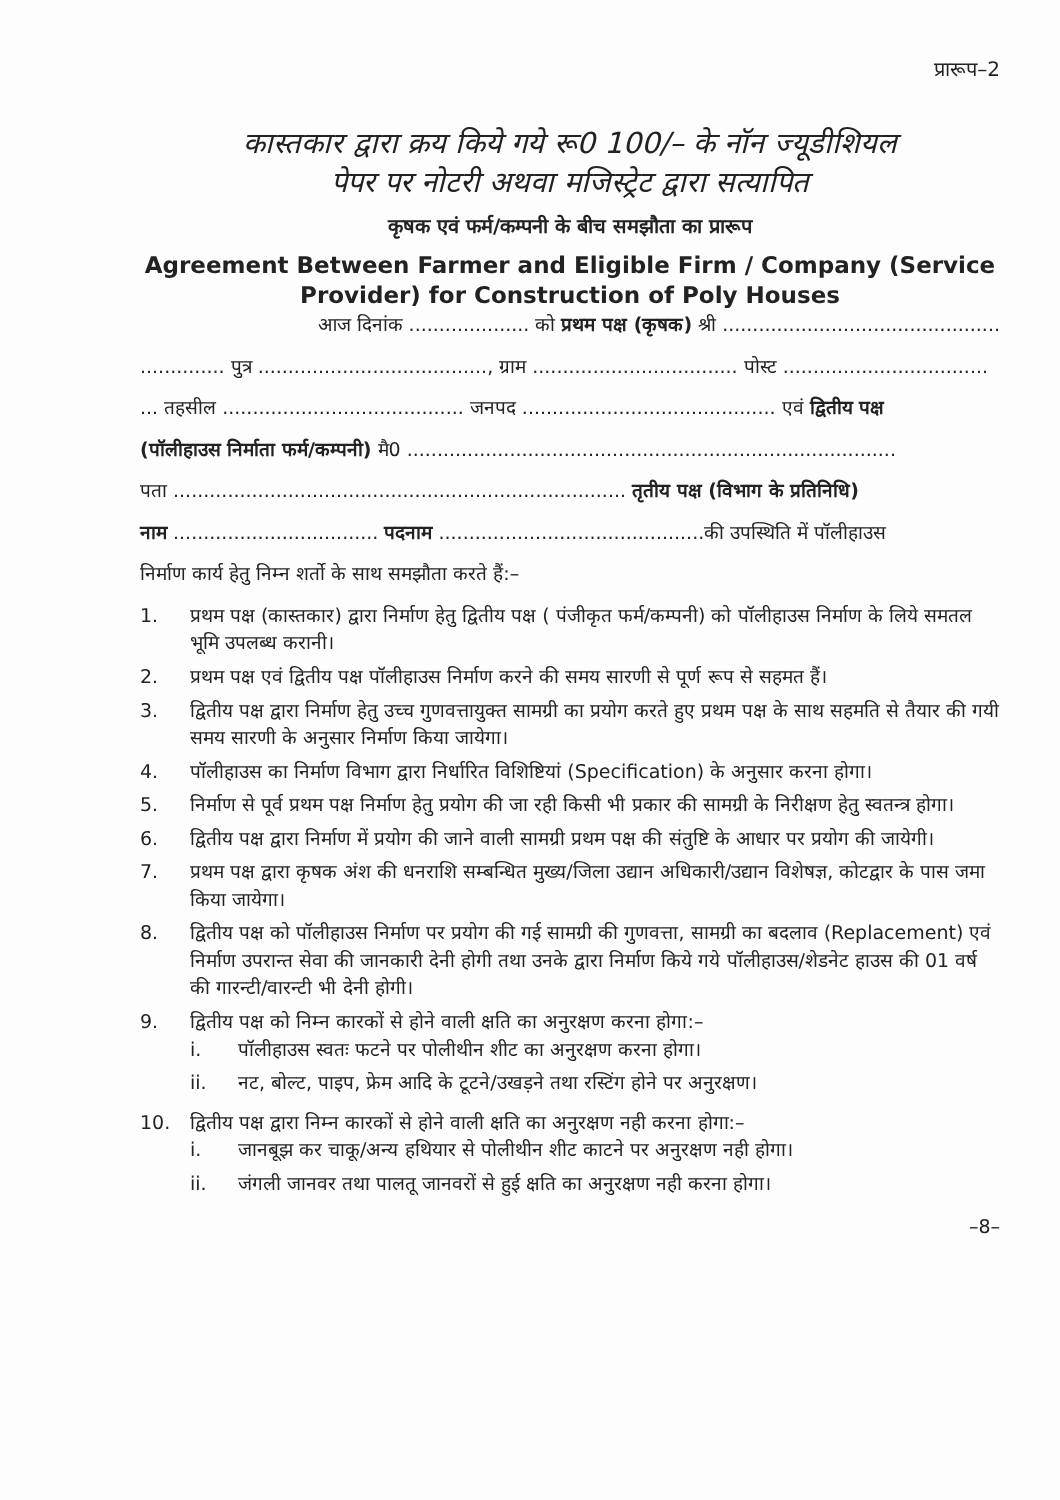प्रारूप–2
कास्तकार द्वारा क्रय किये गये रू0 100/– के नॉन ज्यूडीशियल
पेपर पर नोटरी अथवा मजिस्ट्रेट द्वारा सत्यापित
कृषक एवं फर्म/कम्पनी के बीच समझौता का प्रारूप
Agreement Between Farmer and Eligible Firm / Company (Service Provider) for Construction of Poly Houses
आज दिनांक .................... को प्रथम पक्ष (कृषक) श्री ..............................................
.............. पुत्र ......................................, ग्राम .................................. पोस्ट ..................................
... तहसील ........................................ जनपद .......................................... एवं द्वितीय पक्ष
(पॉलीहाउस निर्माता फर्म/कम्पनी) मै0 .................................................................................
पता ........................................................................... तृतीय पक्ष (विभाग के प्रतिनिधि)
नाम .................................. पदनाम ............................................की उपस्थिति में पॉलीहाउस
निर्माण कार्य हेतु निम्न शर्तो के साथ समझौता करते हैं:–
1. प्रथम पक्ष (कास्तकार) द्वारा निर्माण हेतु द्वितीय पक्ष ( पंजीकृत फर्म/कम्पनी) को पॉलीहाउस निर्माण के लिये समतल भूमि उपलब्ध करानी।
2. प्रथम पक्ष एवं द्वितीय पक्ष पॉलीहाउस निर्माण करने की समय सारणी से पूर्ण रूप से सहमत हैं।
3. द्वितीय पक्ष द्वारा निर्माण हेतु उच्च गुणवत्तायुक्त सामग्री का प्रयोग करते हुए प्रथम पक्ष के साथ सहमति से तैयार की गयी समय सारणी के अनुसार निर्माण किया जायेगा।
4. पॉलीहाउस का निर्माण विभाग द्वारा निर्धारित विशिष्टियां (Specification) के अनुसार करना होगा।
5. निर्माण से पूर्व प्रथम पक्ष निर्माण हेतु प्रयोग की जा रही किसी भी प्रकार की सामग्री के निरीक्षण हेतु स्वतन्त्र होगा।
6. द्वितीय पक्ष द्वारा निर्माण में प्रयोग की जाने वाली सामग्री प्रथम पक्ष की संतुष्टि के आधार पर प्रयोग की जायेगी।
7. प्रथम पक्ष द्वारा कृषक अंश की धनराशि सम्बन्धित मुख्य/जिला उद्यान अधिकारी/उद्यान विशेषज्ञ, कोटद्वार के पास जमा किया जायेगा।
8. द्वितीय पक्ष को पॉलीहाउस निर्माण पर प्रयोग की गई सामग्री की गुणवत्ता, सामग्री का बदलाव (Replacement) एवं निर्माण उपरान्त सेवा की जानकारी देनी होगी तथा उनके द्वारा निर्माण किये गये पॉलीहाउस/शेडनेट हाउस की 01 वर्ष की गारन्टी/वारन्टी भी देनी होगी।
9. द्वितीय पक्ष को निम्न कारकों से होने वाली क्षति का अनुरक्षण करना होगा:–
i. पॉलीहाउस स्वतः फटने पर पोलीथीन शीट का अनुरक्षण करना होगा।
ii. नट, बोल्ट, पाइप, फ्रेम आदि के टूटने/उखड़ने तथा रस्टिंग होने पर अनुरक्षण।
10. द्वितीय पक्ष द्वारा निम्न कारकों से होने वाली क्षति का अनुरक्षण नही करना होगा:–
i. जानबूझ कर चाकू/अन्य हथियार से पोलीथीन शीट काटने पर अनुरक्षण नही होगा।
ii. जंगली जानवर तथा पालतू जानवरों से हुई क्षति का अनुरक्षण नही करना होगा।
–8–